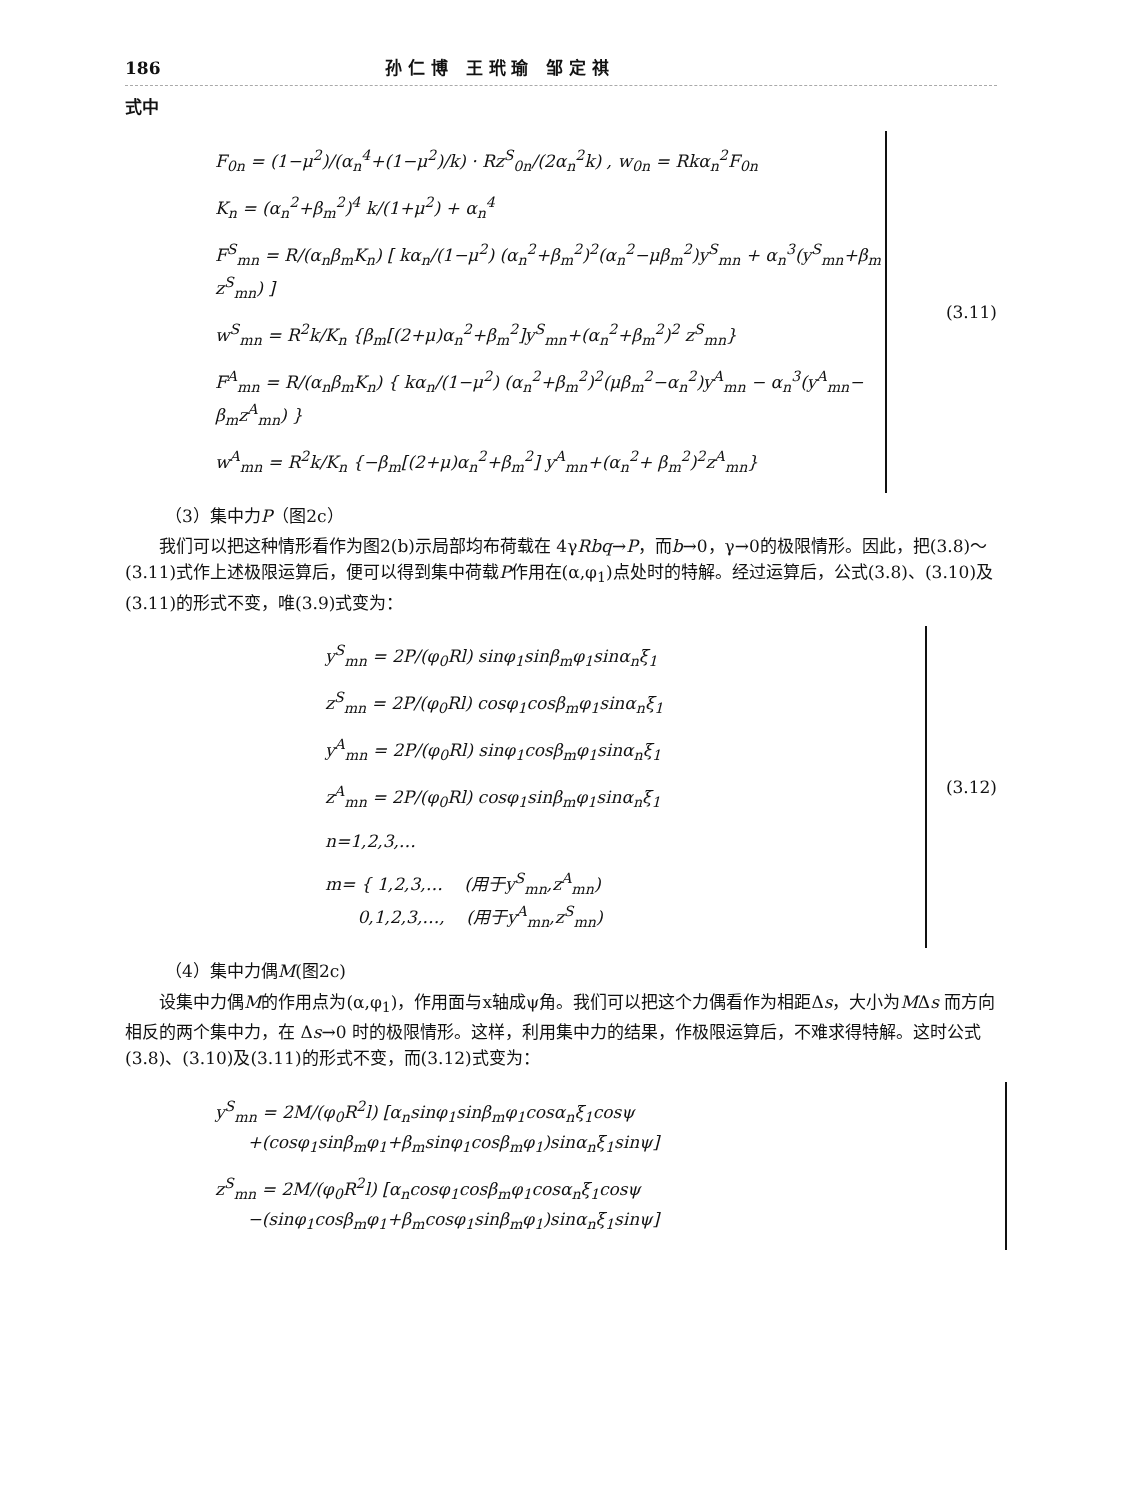186 孙 仁 博 王 玳 瑜 邹 定 祺
式中
F<sub>0n</sub> = (1−μ<sup>2</sup>)/(α<sub>n</sub><sup>4</sup>+(1−μ<sup>2</sup>)/k) · Rz<sup>S</sup><sub>0n</sub>/(2α<sub>n</sub><sup>2</sup>k) , w<sub>0n</sub> = Rkα<sub>n</sub><sup>2</sup>F<sub>0n</sub>
K<sub>n</sub> = (α<sub>n</sub><sup>2</sup>+β<sub>m</sub><sup>2</sup>)<sup>4</sup> k/(1+μ<sup>2</sup>) + α<sub>n</sub><sup>4</sup>
F<sup>S</sup><sub>mn</sub> = R/(α<sub>n</sub>β<sub>m</sub>K<sub>n</sub>) [ kα<sub>n</sub>/(1−μ<sup>2</sup>) (α<sub>n</sub><sup>2</sup>+β<sub>m</sub><sup>2</sup>)<sup>2</sup>(α<sub>n</sub><sup>2</sup>−μβ<sub>m</sub><sup>2</sup>)y<sup>S</sup><sub>mn</sub> + α<sub>n</sub><sup>3</sup>(y<sup>S</sup><sub>mn</sub>+β<sub>m</sub> z<sup>S</sup><sub>mn</sub>) ]
w<sup>S</sup><sub>mn</sub> = R<sup>2</sup>k/K<sub>n</sub> {β<sub>m</sub>[(2+μ)α<sub>n</sub><sup>2</sup>+β<sub>m</sub><sup>2</sup>]y<sup>S</sup><sub>mn</sub>+(α<sub>n</sub><sup>2</sup>+β<sub>m</sub><sup>2</sup>)<sup>2</sup> z<sup>S</sup><sub>mn</sub>}
F<sup>A</sup><sub>mn</sub> = R/(α<sub>n</sub>β<sub>m</sub>K<sub>n</sub>) { kα<sub>n</sub>/(1−μ<sup>2</sup>) (α<sub>n</sub><sup>2</sup>+β<sub>m</sub><sup>2</sup>)<sup>2</sup>(μβ<sub>m</sub><sup>2</sup>−α<sub>n</sub><sup>2</sup>)y<sup>A</sup><sub>mn</sub> − α<sub>n</sub><sup>3</sup>(y<sup>A</sup><sub>mn</sub>− β<sub>m</sub>z<sup>A</sup><sub>mn</sub>) }
w<sup>A</sup><sub>mn</sub> = R<sup>2</sup>k/K<sub>n</sub> {−β<sub>m</sub>[(2+μ)α<sub>n</sub><sup>2</sup>+β<sub>m</sub><sup>2</sup>] y<sup>A</sup><sub>mn</sub>+(α<sub>n</sub><sup>2</sup>+ β<sub>m</sub><sup>2</sup>)<sup>2</sup>z<sup>A</sup><sub>mn</sub>}
(3.11)
（3）集中力P（图2c）
我们可以把这种情形看作为图2(b)示局部均布荷载在 4γRbq→P，而b→0，γ→0的极限情形。因此，把(3.8)～(3.11)式作上述极限运算后，便可以得到集中荷载P作用在(α,φ<sub>1</sub>)点处时的特解。经过运算后，公式(3.8)、(3.10)及(3.11)的形式不变，唯(3.9)式变为：
y<sup>S</sup><sub>mn</sub> = 2P/(φ<sub>0</sub>Rl) sinφ<sub>1</sub>sinβ<sub>m</sub>φ<sub>1</sub>sinα<sub>n</sub>ξ<sub>1</sub>
z<sup>S</sup><sub>mn</sub> = 2P/(φ<sub>0</sub>Rl) cosφ<sub>1</sub>cosβ<sub>m</sub>φ<sub>1</sub>sinα<sub>n</sub>ξ<sub>1</sub>
y<sup>A</sup><sub>mn</sub> = 2P/(φ<sub>0</sub>Rl) sinφ<sub>1</sub>cosβ<sub>m</sub>φ<sub>1</sub>sinα<sub>n</sub>ξ<sub>1</sub>
z<sup>A</sup><sub>mn</sub> = 2P/(φ<sub>0</sub>Rl) cosφ<sub>1</sub>sinβ<sub>m</sub>φ<sub>1</sub>sinα<sub>n</sub>ξ<sub>1</sub>
n=1,2,3,…
m= { 1,2,3,… (用于y<sup>S</sup><sub>mn</sub>,z<sup>A</sup><sub>mn</sub>)
0,1,2,3,…, (用于y<sup>A</sup><sub>mn</sub>,z<sup>S</sup><sub>mn</sub>)
(3.12)
（4）集中力偶M(图2c)
设集中力偶M的作用点为(α,φ<sub>1</sub>)，作用面与x轴成ψ角。我们可以把这个力偶看作为相距Δs，大小为MΔs 而方向相反的两个集中力，在 Δs→0 时的极限情形。这样，利用集中力的结果，作极限运算后，不难求得特解。这时公式(3.8)、(3.10)及(3.11)的形式不变，而(3.12)式变为：
y<sup>S</sup><sub>mn</sub> = 2M/(φ<sub>0</sub>R<sup>2</sup>l) [α<sub>n</sub>sinφ<sub>1</sub>sinβ<sub>m</sub>φ<sub>1</sub>cosα<sub>n</sub>ξ<sub>1</sub>cosψ
+(cosφ<sub>1</sub>sinβ<sub>m</sub>φ<sub>1</sub>+β<sub>m</sub>sinφ<sub>1</sub>cosβ<sub>m</sub>φ<sub>1</sub>)sinα<sub>n</sub>ξ<sub>1</sub>sinψ]
z<sup>S</sup><sub>mn</sub> = 2M/(φ<sub>0</sub>R<sup>2</sup>l) [α<sub>n</sub>cosφ<sub>1</sub>cosβ<sub>m</sub>φ<sub>1</sub>cosα<sub>n</sub>ξ<sub>1</sub>cosψ
−(sinφ<sub>1</sub>cosβ<sub>m</sub>φ<sub>1</sub>+β<sub>m</sub>cosφ<sub>1</sub>sinβ<sub>m</sub>φ<sub>1</sub>)sinα<sub>n</sub>ξ<sub>1</sub>sinψ]